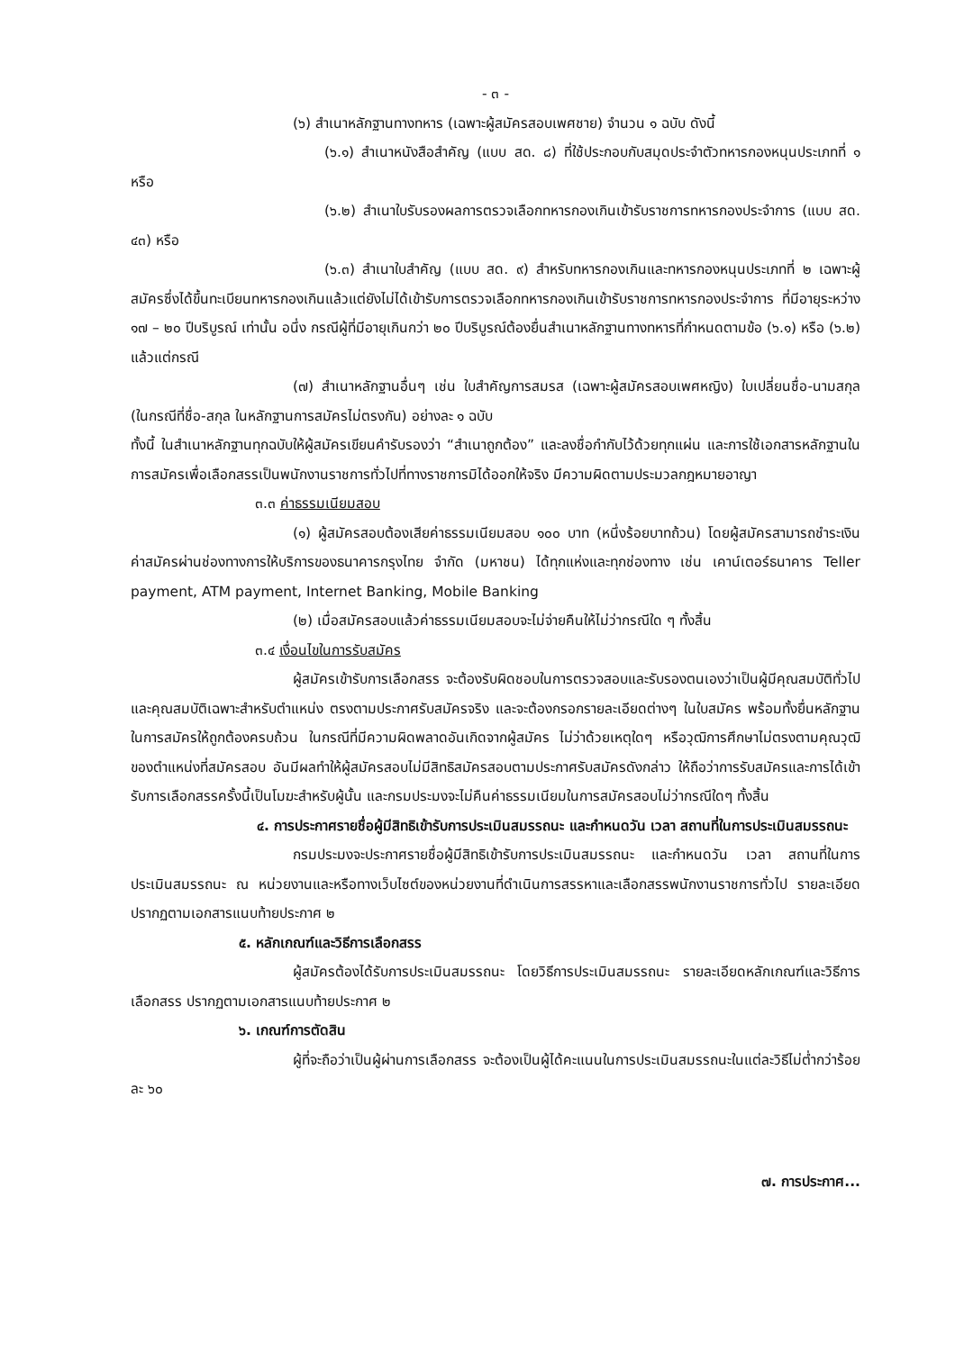- ๓ -
(๖) สำเนาหลักฐานทางทหาร (เฉพาะผู้สมัครสอบเพศชาย) จำนวน ๑ ฉบับ ดังนี้
(๖.๑) สำเนาหนังสือสำคัญ (แบบ สด. ๘) ที่ใช้ประกอบกับสมุดประจำตัวทหารกองหนุนประเภทที่ ๑ หรือ
(๖.๒) สำเนาใบรับรองผลการตรวจเลือกทหารกองเกินเข้ารับราชการทหารกองประจำการ (แบบ สด. ๔๓) หรือ
(๖.๓) สำเนาใบสำคัญ (แบบ สด. ๙) สำหรับทหารกองเกินและทหารกองหนุนประเภทที่ ๒ เฉพาะผู้สมัครซึ่งได้ขึ้นทะเบียนทหารกองเกินแล้วแต่ยังไม่ได้เข้ารับการตรวจเลือกทหารกองเกินเข้ารับราชการทหารกองประจำการ ที่มีอายุระหว่าง ๑๗ – ๒๐ ปีบริบูรณ์ เท่านั้น อนึ่ง กรณีผู้ที่มีอายุเกินกว่า ๒๐ ปีบริบูรณ์ต้องยื่นสำเนาหลักฐานทางทหารที่กำหนดตามข้อ (๖.๑) หรือ (๖.๒) แล้วแต่กรณี
(๗) สำเนาหลักฐานอื่นๆ เช่น ใบสำคัญการสมรส (เฉพาะผู้สมัครสอบเพศหญิง) ใบเปลี่ยนชื่อ-นามสกุล (ในกรณีที่ชื่อ-สกุล ในหลักฐานการสมัครไม่ตรงกัน) อย่างละ ๑ ฉบับ
ทั้งนี้ ในสำเนาหลักฐานทุกฉบับให้ผู้สมัครเขียนคำรับรองว่า “สำเนาถูกต้อง” และลงชื่อกำกับไว้ด้วยทุกแผ่น และการใช้เอกสารหลักฐานในการสมัครเพื่อเลือกสรรเป็นพนักงานราชการทั่วไปที่ทางราชการมิได้ออกให้จริง มีความผิดตามประมวลกฎหมายอาญา
๓.๓ ค่าธรรมเนียมสอบ
(๑) ผู้สมัครสอบต้องเสียค่าธรรมเนียมสอบ ๑๐๐ บาท (หนึ่งร้อยบาทถ้วน) โดยผู้สมัครสามารถชำระเงินค่าสมัครผ่านช่องทางการให้บริการของธนาคารกรุงไทย จำกัด (มหาชน) ได้ทุกแห่งและทุกช่องทาง เช่น เคาน์เตอร์ธนาคาร Teller payment, ATM payment, Internet Banking, Mobile Banking
(๒) เมื่อสมัครสอบแล้วค่าธรรมเนียมสอบจะไม่จ่ายคืนให้ไม่ว่ากรณีใด ๆ ทั้งสิ้น
๓.๔ เงื่อนไขในการรับสมัคร
ผู้สมัครเข้ารับการเลือกสรร จะต้องรับผิดชอบในการตรวจสอบและรับรองตนเองว่าเป็นผู้มีคุณสมบัติทั่วไปและคุณสมบัติเฉพาะสำหรับตำแหน่ง ตรงตามประกาศรับสมัครจริง และจะต้องกรอกรายละเอียดต่างๆ ในใบสมัคร พร้อมทั้งยื่นหลักฐานในการสมัครให้ถูกต้องครบถ้วน ในกรณีที่มีความผิดพลาดอันเกิดจากผู้สมัคร ไม่ว่าด้วยเหตุใดๆ หรือวุฒิการศึกษาไม่ตรงตามคุณวุฒิของตำแหน่งที่สมัครสอบ อันมีผลทำให้ผู้สมัครสอบไม่มีสิทธิสมัครสอบตามประกาศรับสมัครดังกล่าว ให้ถือว่าการรับสมัครและการได้เข้ารับการเลือกสรรครั้งนี้เป็นโมฆะสำหรับผู้นั้น และกรมประมงจะไม่คืนค่าธรรมเนียมในการสมัครสอบไม่ว่ากรณีใดๆ ทั้งสิ้น
๔. การประกาศรายชื่อผู้มีสิทธิเข้ารับการประเมินสมรรถนะ และกำหนดวัน เวลา สถานที่ในการประเมินสมรรถนะ
กรมประมงจะประกาศรายชื่อผู้มีสิทธิเข้ารับการประเมินสมรรถนะ และกำหนดวัน เวลา สถานที่ในการประเมินสมรรถนะ ณ หน่วยงานและหรือทางเว็บไซต์ของหน่วยงานที่ดำเนินการสรรหาและเลือกสรรพนักงานราชการทั่วไป รายละเอียดปรากฏตามเอกสารแนบท้ายประกาศ ๒
๕. หลักเกณฑ์และวิธีการเลือกสรร
ผู้สมัครต้องได้รับการประเมินสมรรถนะ โดยวิธีการประเมินสมรรถนะ รายละเอียดหลักเกณฑ์และวิธีการเลือกสรร ปรากฏตามเอกสารแนบท้ายประกาศ ๒
๖. เกณฑ์การตัดสิน
ผู้ที่จะถือว่าเป็นผู้ผ่านการเลือกสรร จะต้องเป็นผู้ได้คะแนนในการประเมินสมรรถนะในแต่ละวิธีไม่ต่ำกว่าร้อยละ ๖๐
๗. การประกาศ...